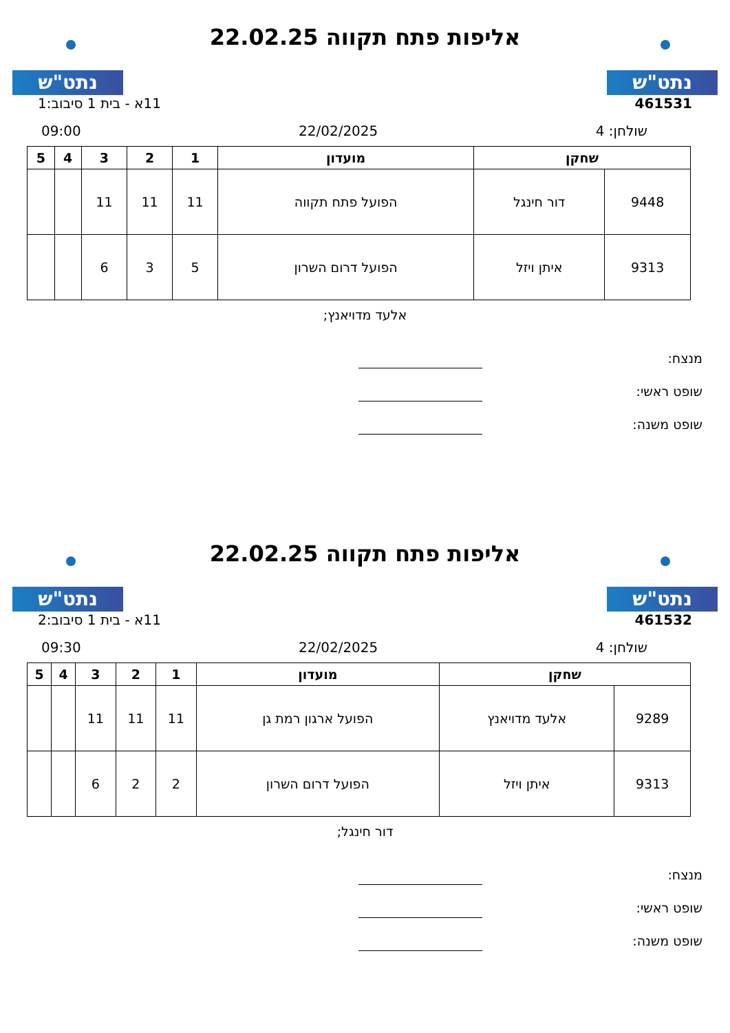נתט"ש
אליפות פתח תקווה 22.02.25
נתט"ש
461531 11א - בית 1 סיבוב:1
שולחן: 4 22/02/2025 09:00
| שחקן | | מועדון | 1 | 2 | 3 | 4 | 5 |
| --- | --- | --- | --- | --- | --- | --- | --- |
| 9448 | דור חינגל | הפועל פתח תקווה | 11 | 11 | 11 | | |
| 9313 | איתן ויזל | הפועל דרום השרון | 5 | 3 | 6 | | |
אלעד מדויאנץ;
מנצח:
שופט ראשי:
שופט משנה:
נתט"ש
אליפות פתח תקווה 22.02.25
נתט"ש
461532 11א - בית 1 סיבוב:2
שולחן: 4 22/02/2025 09:30
| שחקן | | מועדון | 1 | 2 | 3 | 4 | 5 |
| --- | --- | --- | --- | --- | --- | --- | --- |
| 9289 | אלעד מדויאנץ | הפועל ארגון רמת גן | 11 | 11 | 11 | | |
| 9313 | איתן ויזל | הפועל דרום השרון | 2 | 2 | 6 | | |
דור חינגל;
מנצח:
שופט ראשי:
שופט משנה: